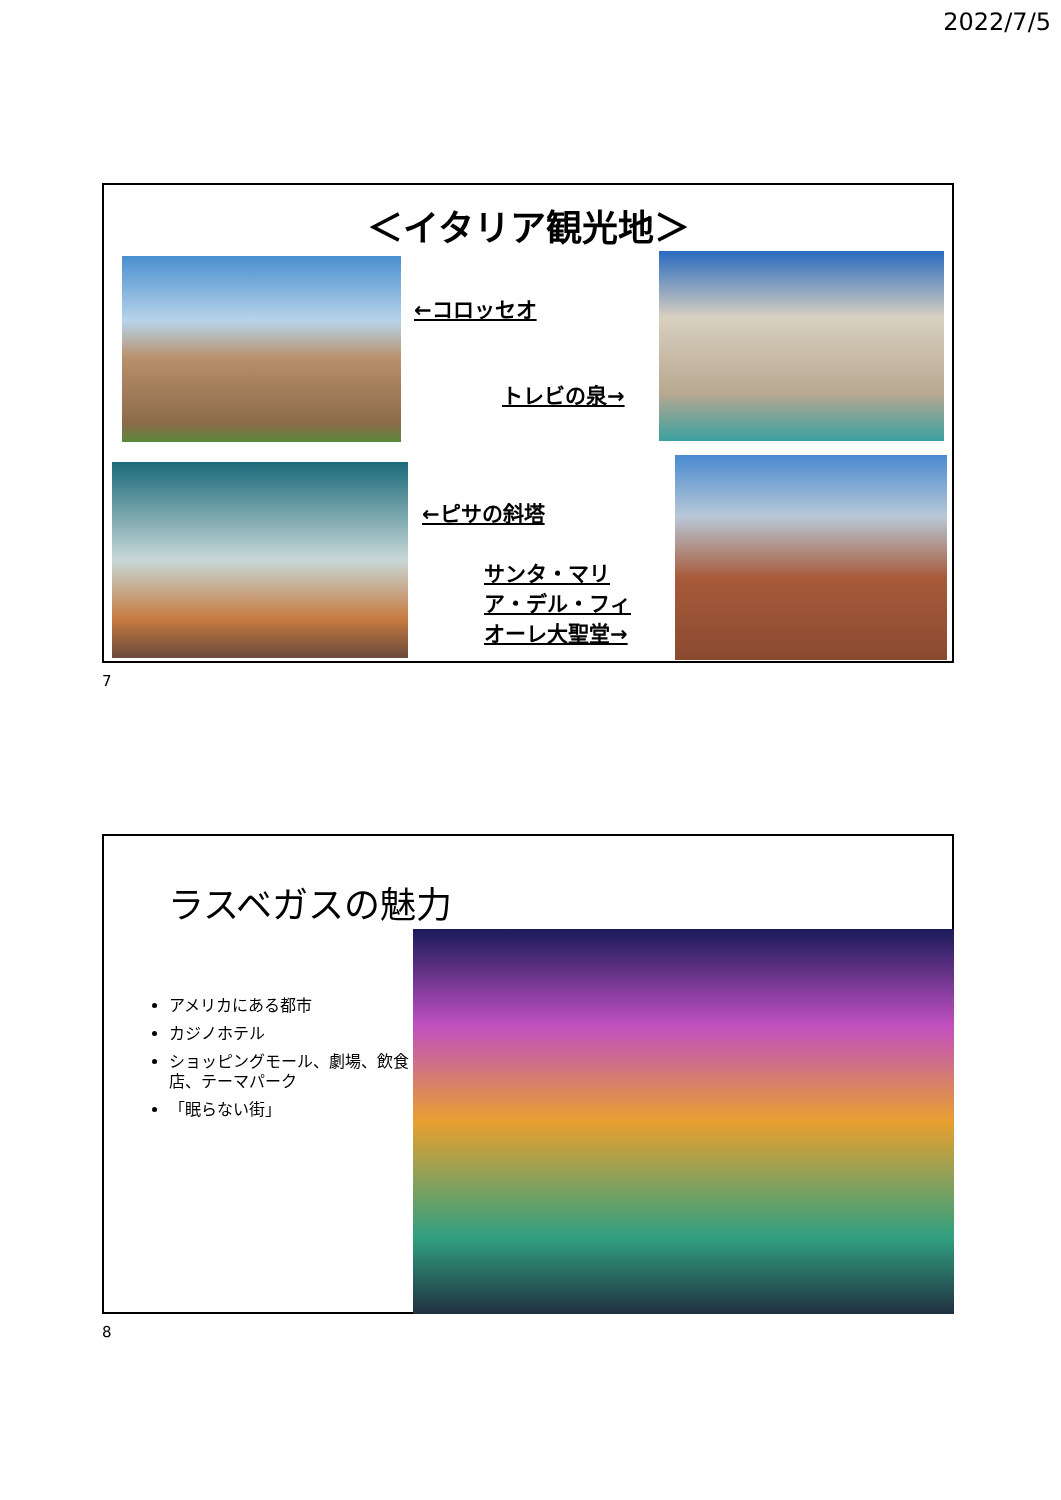2022/7/5
＜イタリア観光地＞
←コロッセオ
トレビの泉→
←ピサの斜塔
サンタ・マリ
ア・デル・フィ
オーレ大聖堂→
7
ラスベガスの魅力
アメリカにある都市
カジノホテル
ショッピングモール、劇場、飲食店、テーマパーク
「眠らない街」
8